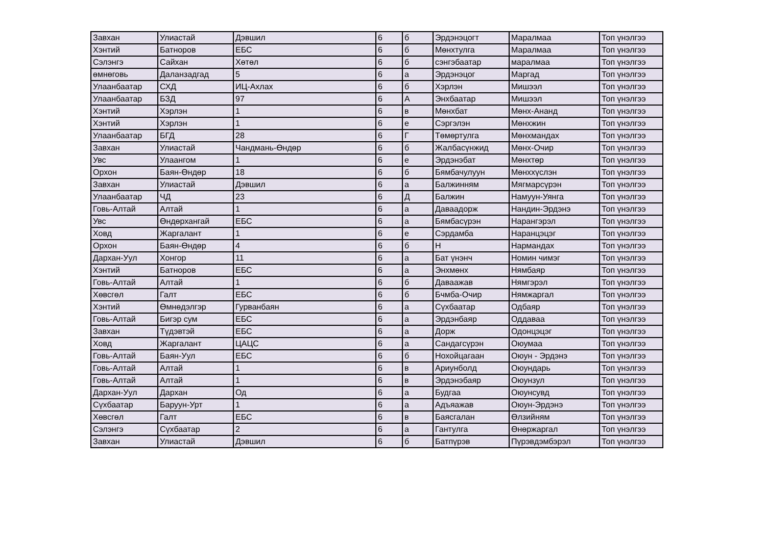| Завхан | Улиастай | Дэвшил | 6 | б | Эрдэнэцогт | Маралмаа | Топ үнэлгээ |
| Хэнтий | Батноров | ЕБС | 6 | б | Мөнхтулга | Маралмаа | Топ үнэлгээ |
| Сэлэнгэ | Сайхан | Хөтөл | 6 | б | сэнгэбаатар | маралмаа | Топ үнэлгээ |
| өмнөговь | Даланзадгад | 5 | 6 | а | Эрдэнэцог | Маргад | Топ үнэлгээ |
| Улаанбаатар | СХД | ИЦ-Ахлах | 6 | б | Хэрлэн | Мишээл | Топ үнэлгээ |
| Улаанбаатар | БЗД | 97 | 6 | А | Энхбаатар | Мишээл | Топ үнэлгээ |
| Хэнтий | Хэрлэн | 1 | 6 | в | Мөнхбат | Мөнх-Ананд | Топ үнэлгээ |
| Хэнтий | Хэрлэн | 1 | 6 | е | Сэргэлэн | Мөнхжин | Топ үнэлгээ |
| Улаанбаатар | БГД | 28 | 6 | Г | Төмөртулга | Мөнхмандах | Топ үнэлгээ |
| Завхан | Улиастай | Чандмань-Өндөр | 6 | б | Жалбасүнжид | Мөнх-Очир | Топ үнэлгээ |
| Увс | Улаангом | 1 | 6 | е | Эрдэнэбат | Мөнхтөр | Топ үнэлгээ |
| Орхон | Баян-Өндөр | 18 | 6 | б | Бямбачулуун | Мөнххүслэн | Топ үнэлгээ |
| Завхан | Улиастай | Дэвшил | 6 | а | Балжинням | Мягмарсүрэн | Топ үнэлгээ |
| Улаанбаатар | ЧД | 23 | 6 | Д | Балжин | Намуун-Уянга | Топ үнэлгээ |
| Говь-Алтай | Алтай | 1 | 6 | а | Даваадорж | Нандин-Эрдэнэ | Топ үнэлгээ |
| Увс | Өндөрхангай | ЕБС | 6 | а | Бямбасүрэн | Нарангэрэл | Топ үнэлгээ |
| Ховд | Жаргалант | 1 | 6 | е | Сэрдамба | Наранцэцэг | Топ үнэлгээ |
| Орхон | Баян-Өндөр | 4 | 6 | б | Н | Нармандах | Топ үнэлгээ |
| Дархан-Уул | Хонгор | 11 | 6 | а | Бат үнэнч | Номин чимэг | Топ үнэлгээ |
| Хэнтий | Батноров | ЕБС | 6 | а | Энхмөнх | Нямбаяр | Топ үнэлгээ |
| Говь-Алтай | Алтай | 1 | 6 | б | Даваажав | Нямгэрэл | Топ үнэлгээ |
| Хөвсгөл | Галт | ЕБС | 6 | б | Бчмба-Очир | Нямжаргал | Топ үнэлгээ |
| Хэнтий | Өмнөдэлгэр | Гурванбаян | 6 | а | Сүхбаатар | Одбаяр | Топ үнэлгээ |
| Говь-Алтай | Бигэр сум | ЕБС | 6 | а | Эрдэнбаяр | Оддаваа | Топ үнэлгээ |
| Завхан | Түдэвтэй | ЕБС | 6 | а | Дорж | Одонцэцэг | Топ үнэлгээ |
| Ховд | Жаргалант | ЦАЦС | 6 | а | Сандагсүрэн | Оюумаа | Топ үнэлгээ |
| Говь-Алтай | Баян-Уул | ЕБС | 6 | б | Нохойцагаан | Оюун - Эрдэнэ | Топ үнэлгээ |
| Говь-Алтай | Алтай | 1 | 6 | в | Ариунболд | Оюундарь | Топ үнэлгээ |
| Говь-Алтай | Алтай | 1 | 6 | в | Эрдэнэбаяр | Оюунзул | Топ үнэлгээ |
| Дархан-Уул | Дархан | Од | 6 | а | Будгаа | Оюунсувд | Топ үнэлгээ |
| Сүхбаатар | Баруун-Урт | 1 | 6 | а | Адъяажав | Оюун-Эрдэнэ | Топ үнэлгээ |
| Хөвсгөл | Галт | ЕБС | 6 | в | Баясгалан | Өлзийням | Топ үнэлгээ |
| Сэлэнгэ | Сүхбаатар | 2 | 6 | а | Гантулга | Өнөржаргал | Топ үнэлгээ |
| Завхан | Улиастай | Дэвшил | 6 | б | Батпүрэв | Пүрэвдэмбэрэл | Топ үнэлгээ |